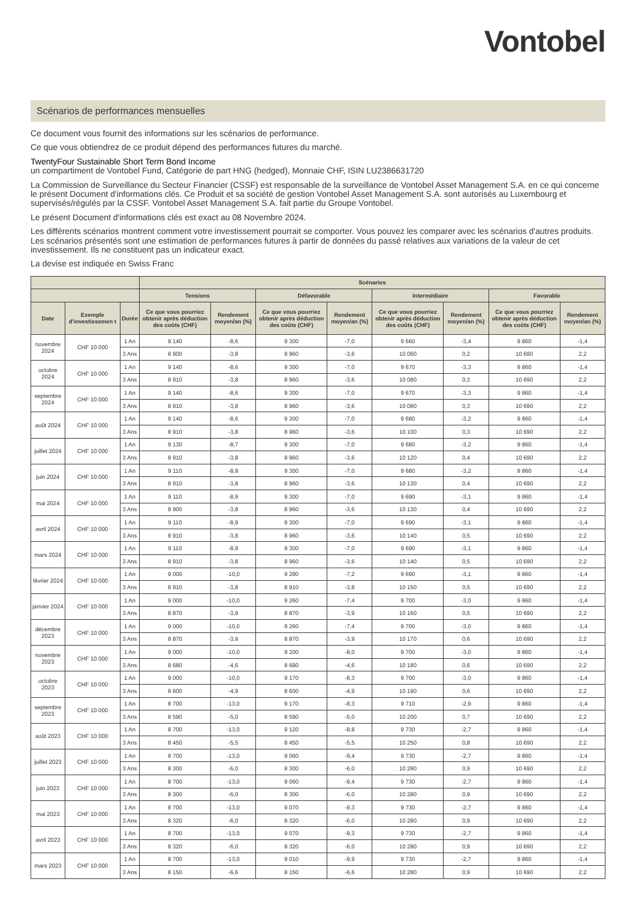Vontobel
Scénarios de performances mensuelles
Ce document vous fournit des informations sur les scénarios de performance.
Ce que vous obtiendrez de ce produit dépend des performances futures du marché.
TwentyFour Sustainable Short Term Bond Income
un compartiment de Vontobel Fund, Catégorie de part HNG (hedged), Monnaie CHF, ISIN LU2386631720
La Commission de Surveillance du Secteur Financier (CSSF) est responsable de la surveillance de Vontobel Asset Management S.A. en ce qui concerne le présent Document d'informations clés. Ce Produit et sa société de gestion Vontobel Asset Management S.A. sont autorisés au Luxembourg et supervisés/régulés par la CSSF. Vontobel Asset Management S.A. fait partie du Groupe Vontobel.
Le présent Document d'informations clés est exact au 08 Novembre 2024.
Les différents scénarios montrent comment votre investissement pourrait se comporter. Vous pouvez les comparer avec les scénarios d'autres produits. Les scénarios présentés sont une estimation de performances futures à partir de données du passé relatives aux variations de la valeur de cet investissement. Ils ne constituent pas un indicateur exact.
La devise est indiquée en Swiss Franc
| | | | Scénarios | | | | | | | |
| --- | --- | --- | --- | --- | --- | --- | --- | --- | --- | --- |
| | | | Tensions | | Défavorable | | Intermédiaire | | Favorable | |
| Date | Exemple d'investissemen t | Durée | Ce que vous pourriez obtenir après déduction des coûts (CHF) | Rendement moyen/an (%) | Ce que vous pourriez obtenir après déduction des coûts (CHF) | Rendement moyen/an (%) | Ce que vous pourriez obtenir après déduction des coûts (CHF) | Rendement moyen/an (%) | Ce que vous pourriez obtenir après déduction des coûts (CHF) | Rendement moyen/an (%) |
| novembre 2024 | CHF 10 000 | 1 An | 9 140 | -8,6 | 9 300 | -7,0 | 9 660 | -3,4 | 9 860 | -1,4 |
| | | 3 Ans | 8 900 | -3,8 | 8 960 | -3,6 | 10 060 | 0,2 | 10 690 | 2,2 |
| octobre 2024 | CHF 10 000 | 1 An | 9 140 | -8,6 | 9 300 | -7,0 | 9 670 | -3,3 | 9 860 | -1,4 |
| | | 3 Ans | 8 910 | -3,8 | 8 960 | -3,6 | 10 080 | 0,3 | 10 690 | 2,2 |
| septembre 2024 | CHF 10 000 | 1 An | 9 140 | -8,6 | 9 300 | -7,0 | 9 670 | -3,3 | 9 860 | -1,4 |
| | | 3 Ans | 8 910 | -3,8 | 8 960 | -3,6 | 10 080 | 0,3 | 10 690 | 2,2 |
| août 2024 | CHF 10 000 | 1 An | 9 140 | -8,6 | 9 300 | -7,0 | 9 680 | -3,2 | 9 860 | -1,4 |
| | | 3 Ans | 8 910 | -3,8 | 8 960 | -3,6 | 10 100 | 0,3 | 10 690 | 2,2 |
| juillet 2024 | CHF 10 000 | 1 An | 9 130 | -8,7 | 9 300 | -7,0 | 9 680 | -3,2 | 9 860 | -1,4 |
| | | 3 Ans | 8 910 | -3,8 | 8 960 | -3,6 | 10 120 | 0,4 | 10 690 | 2,2 |
| juin 2024 | CHF 10 000 | 1 An | 9 110 | -8,9 | 9 300 | -7,0 | 9 680 | -3,2 | 9 860 | -1,4 |
| | | 3 Ans | 8 910 | -3,8 | 8 960 | -3,6 | 10 130 | 0,4 | 10 690 | 2,2 |
| mai 2024 | CHF 10 000 | 1 An | 9 110 | -8,9 | 9 300 | -7,0 | 9 690 | -3,1 | 9 860 | -1,4 |
| | | 3 Ans | 8 900 | -3,8 | 8 960 | -3,6 | 10 130 | 0,4 | 10 690 | 2,2 |
| avril 2024 | CHF 10 000 | 1 An | 9 110 | -8,9 | 9 300 | -7,0 | 9 690 | -3,1 | 9 860 | -1,4 |
| | | 3 Ans | 8 910 | -3,8 | 8 960 | -3,6 | 10 140 | 0,5 | 10 690 | 2,2 |
| mars 2024 | CHF 10 000 | 1 An | 9 110 | -8,9 | 9 300 | -7,0 | 9 690 | -3,1 | 9 860 | -1,4 |
| | | 3 Ans | 8 910 | -3,8 | 8 960 | -3,6 | 10 140 | 0,5 | 10 690 | 2,2 |
| février 2024 | CHF 10 000 | 1 An | 9 000 | -10,0 | 9 280 | -7,2 | 9 690 | -3,1 | 9 860 | -1,4 |
| | | 3 Ans | 8 910 | -3,8 | 8 910 | -3,8 | 10 150 | 0,5 | 10 690 | 2,2 |
| janvier 2024 | CHF 10 000 | 1 An | 9 000 | -10,0 | 9 260 | -7,4 | 9 700 | -3,0 | 9 860 | -1,4 |
| | | 3 Ans | 8 870 | -3,9 | 8 870 | -3,9 | 10 160 | 0,5 | 10 690 | 2,2 |
| décembre 2023 | CHF 10 000 | 1 An | 9 000 | -10,0 | 9 260 | -7,4 | 9 700 | -3,0 | 9 860 | -1,4 |
| | | 3 Ans | 8 870 | -3,9 | 8 870 | -3,9 | 10 170 | 0,6 | 10 690 | 2,2 |
| novembre 2023 | CHF 10 000 | 1 An | 9 000 | -10,0 | 9 200 | -8,0 | 9 700 | -3,0 | 9 860 | -1,4 |
| | | 3 Ans | 8 680 | -4,6 | 8 680 | -4,6 | 10 180 | 0,6 | 10 690 | 2,2 |
| octobre 2023 | CHF 10 000 | 1 An | 9 000 | -10,0 | 9 170 | -8,3 | 9 700 | -3,0 | 9 860 | -1,4 |
| | | 3 Ans | 8 600 | -4,9 | 8 600 | -4,9 | 10 190 | 0,6 | 10 690 | 2,2 |
| septembre 2023 | CHF 10 000 | 1 An | 8 700 | -13,0 | 9 170 | -8,3 | 9 710 | -2,9 | 9 860 | -1,4 |
| | | 3 Ans | 8 590 | -5,0 | 8 590 | -5,0 | 10 200 | 0,7 | 10 690 | 2,2 |
| août 2023 | CHF 10 000 | 1 An | 8 700 | -13,0 | 9 120 | -8,8 | 9 730 | -2,7 | 9 860 | -1,4 |
| | | 3 Ans | 8 450 | -5,5 | 8 450 | -5,5 | 10 250 | 0,8 | 10 690 | 2,2 |
| juillet 2023 | CHF 10 000 | 1 An | 8 700 | -13,0 | 9 060 | -9,4 | 9 730 | -2,7 | 9 860 | -1,4 |
| | | 3 Ans | 8 300 | -6,0 | 8 300 | -6,0 | 10 280 | 0,9 | 10 690 | 2,2 |
| juin 2023 | CHF 10 000 | 1 An | 8 700 | -13,0 | 9 060 | -9,4 | 9 730 | -2,7 | 9 860 | -1,4 |
| | | 3 Ans | 8 300 | -6,0 | 8 300 | -6,0 | 10 280 | 0,9 | 10 690 | 2,2 |
| mai 2023 | CHF 10 000 | 1 An | 8 700 | -13,0 | 9 070 | -9,3 | 9 730 | -2,7 | 9 860 | -1,4 |
| | | 3 Ans | 8 320 | -6,0 | 8 320 | -6,0 | 10 280 | 0,9 | 10 690 | 2,2 |
| avril 2023 | CHF 10 000 | 1 An | 8 700 | -13,0 | 9 070 | -9,3 | 9 730 | -2,7 | 9 860 | -1,4 |
| | | 3 Ans | 8 320 | -6,0 | 8 320 | -6,0 | 10 280 | 0,9 | 10 690 | 2,2 |
| mars 2023 | CHF 10 000 | 1 An | 8 700 | -13,0 | 9 010 | -9,9 | 9 730 | -2,7 | 9 860 | -1,4 |
| | | 3 Ans | 8 150 | -6,6 | 8 150 | -6,6 | 10 280 | 0,9 | 10 690 | 2,2 |